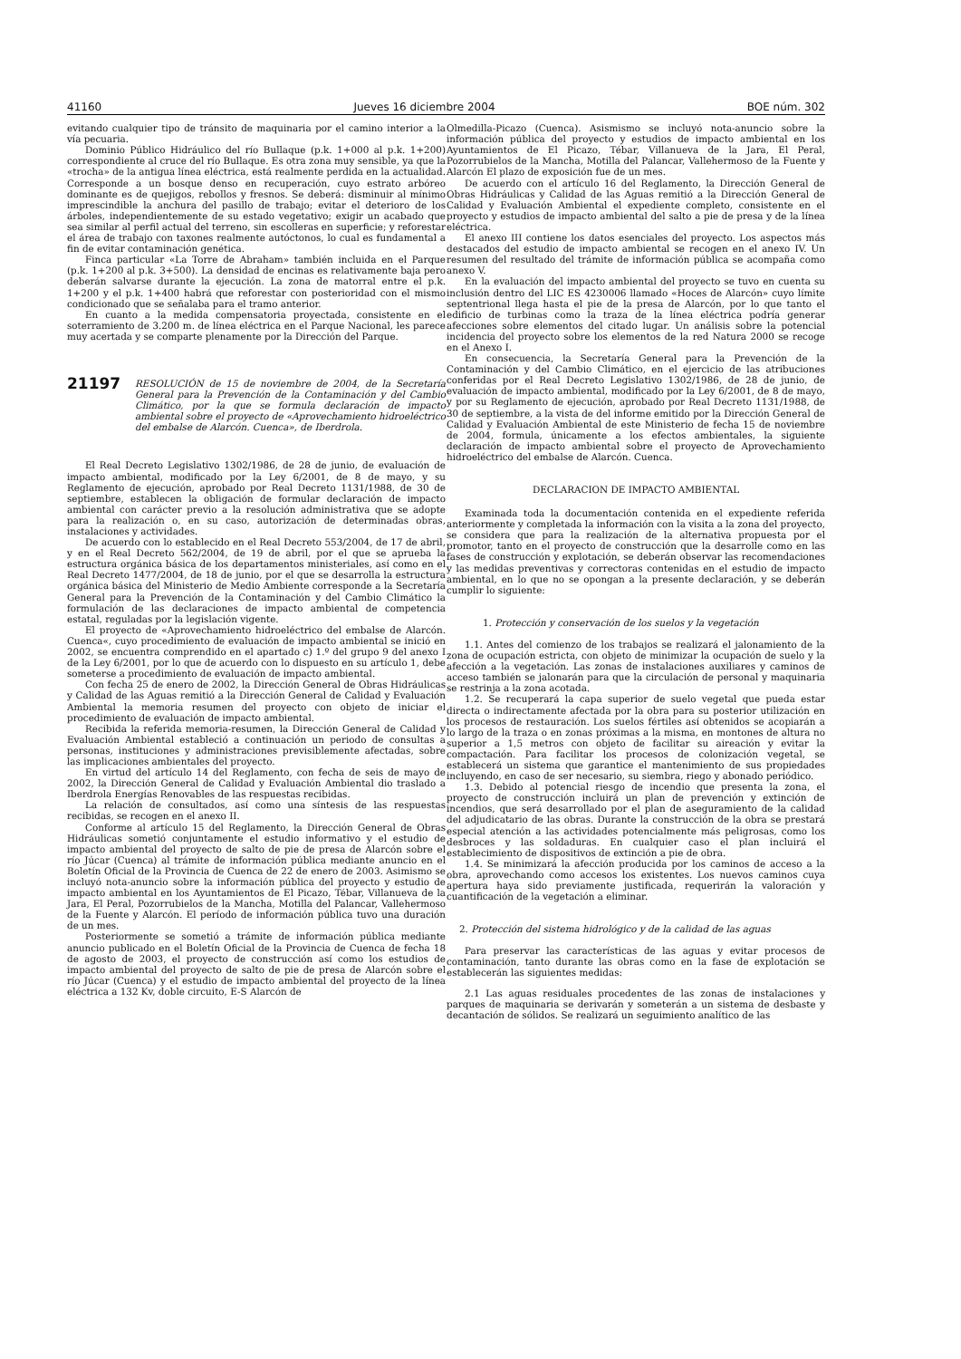41160 Jueves 16 diciembre 2004 BOE núm. 302
evitando cualquier tipo de tránsito de maquinaria por el camino interior a la vía pecuaria.
Dominio Público Hidráulico del río Bullaque (p.k. 1+000 al p.k. 1+200) correspondiente al cruce del río Bullaque. Es otra zona muy sensible, ya que la «trocha» de la antigua línea eléctrica, está realmente perdida en la actualidad. Corresponde a un bosque denso en recuperación, cuyo estrato arbóreo dominante es de quejigos, rebollos y fresnos. Se deberá: disminuir al mínimo imprescindible la anchura del pasillo de trabajo; evitar el deterioro de los árboles, independientemente de su estado vegetativo; exigir un acabado que sea similar al perfil actual del terreno, sin escolleras en superficie; y reforestar el área de trabajo con taxones realmente autóctonos, lo cual es fundamental a fin de evitar contaminación genética.
Finca particular «La Torre de Abraham» también incluida en el Parque (p.k. 1+200 al p.k. 3+500). La densidad de encinas es relativamente baja pero deberán salvarse durante la ejecución. La zona de matorral entre el p.k. 1+200 y el p.k. 1+400 habrá que reforestar con posterioridad con el mismo condicionado que se señalaba para el tramo anterior.
En cuanto a la medida compensatoria proyectada, consistente en el soterramiento de 3.200 m. de línea eléctrica en el Parque Nacional, les parece muy acertada y se comparte plenamente por la Dirección del Parque.
21197 RESOLUCIÓN de 15 de noviembre de 2004, de la Secretaría General para la Prevención de la Contaminación y del Cambio Climático, por la que se formula declaración de impacto ambiental sobre el proyecto de «Aprovechamiento hidroeléctrico del embalse de Alarcón. Cuenca», de Iberdrola.
El Real Decreto Legislativo 1302/1986, de 28 de junio, de evaluación de impacto ambiental, modificado por la Ley 6/2001, de 8 de mayo, y su Reglamento de ejecución, aprobado por Real Decreto 1131/1988, de 30 de septiembre, establecen la obligación de formular declaración de impacto ambiental con carácter previo a la resolución administrativa que se adopte para la realización o, en su caso, autorización de determinadas obras, instalaciones y actividades.
De acuerdo con lo establecido en el Real Decreto 553/2004, de 17 de abril, y en el Real Decreto 562/2004, de 19 de abril, por el que se aprueba la estructura orgánica básica de los departamentos ministeriales, así como en el Real Decreto 1477/2004, de 18 de junio, por el que se desarrolla la estructura orgánica básica del Ministerio de Medio Ambiente corresponde a la Secretaría General para la Prevención de la Contaminación y del Cambio Climático la formulación de las declaraciones de impacto ambiental de competencia estatal, reguladas por la legislación vigente.
El proyecto de «Aprovechamiento hidroeléctrico del embalse de Alarcón. Cuenca«, cuyo procedimiento de evaluación de impacto ambiental se inició en 2002, se encuentra comprendido en el apartado c) 1.º del grupo 9 del anexo I de la Ley 6/2001, por lo que de acuerdo con lo dispuesto en su artículo 1, debe someterse a procedimiento de evaluación de impacto ambiental.
Con fecha 25 de enero de 2002, la Dirección General de Obras Hidráulicas y Calidad de las Aguas remitió a la Dirección General de Calidad y Evaluación Ambiental la memoria resumen del proyecto con objeto de iniciar el procedimiento de evaluación de impacto ambiental.
Recibida la referida memoria-resumen, la Dirección General de Calidad y Evaluación Ambiental estableció a continuación un periodo de consultas a personas, instituciones y administraciones previsiblemente afectadas, sobre las implicaciones ambientales del proyecto.
En virtud del artículo 14 del Reglamento, con fecha de seis de mayo de 2002, la Dirección General de Calidad y Evaluación Ambiental dio traslado a Iberdrola Energías Renovables de las respuestas recibidas.
La relación de consultados, así como una síntesis de las respuestas recibidas, se recogen en el anexo II.
Conforme al artículo 15 del Reglamento, la Dirección General de Obras Hidráulicas sometió conjuntamente el estudio informativo y el estudio de impacto ambiental del proyecto de salto de pie de presa de Alarcón sobre el río Júcar (Cuenca) al trámite de información pública mediante anuncio en el Boletín Oficial de la Provincia de Cuenca de 22 de enero de 2003. Asimismo se incluyó nota-anuncio sobre la información pública del proyecto y estudio de impacto ambiental en los Ayuntamientos de El Picazo, Tébar, Villanueva de la Jara, El Peral, Pozorrubielos de la Mancha, Motilla del Palancar, Vallehermoso de la Fuente y Alarcón. El período de información pública tuvo una duración de un mes.
Posteriormente se sometió a trámite de información pública mediante anuncio publicado en el Boletín Oficial de la Provincia de Cuenca de fecha 18 de agosto de 2003, el proyecto de construcción así como los estudios de impacto ambiental del proyecto de salto de pie de presa de Alarcón sobre el río Júcar (Cuenca) y el estudio de impacto ambiental del proyecto de la línea eléctrica a 132 Kv, doble circuito, E-S Alarcón de
Olmedilla-Picazo (Cuenca). Asismismo se incluyó nota-anuncio sobre la información pública del proyecto y estudios de impacto ambiental en los Ayuntamientos de El Picazo, Tébar, Villanueva de la Jara, El Peral, Pozorrubielos de la Mancha, Motilla del Palancar, Vallehermoso de la Fuente y Alarcón El plazo de exposición fue de un mes.
De acuerdo con el artículo 16 del Reglamento, la Dirección General de Obras Hidráulicas y Calidad de las Aguas remitió a la Dirección General de Calidad y Evaluación Ambiental el expediente completo, consistente en el proyecto y estudios de impacto ambiental del salto a pie de presa y de la línea eléctrica.
El anexo III contiene los datos esenciales del proyecto. Los aspectos más destacados del estudio de impacto ambiental se recogen en el anexo IV. Un resumen del resultado del trámite de información pública se acompaña como anexo V.
En la evaluación del impacto ambiental del proyecto se tuvo en cuenta su inclusión dentro del LIC ES 4230006 llamado «Hoces de Alarcón» cuyo límite septentrional llega hasta el pie de la presa de Alarcón, por lo que tanto el edificio de turbinas como la traza de la línea eléctrica podría generar afecciones sobre elementos del citado lugar. Un análisis sobre la potencial incidencia del proyecto sobre los elementos de la red Natura 2000 se recoge en el Anexo I.
En consecuencia, la Secretaría General para la Prevención de la Contaminación y del Cambio Climático, en el ejercicio de las atribuciones conferidas por el Real Decreto Legislativo 1302/1986, de 28 de junio, de evaluación de impacto ambiental, modificado por la Ley 6/2001, de 8 de mayo, y por su Reglamento de ejecución, aprobado por Real Decreto 1131/1988, de 30 de septiembre, a la vista de del informe emitido por la Dirección General de Calidad y Evaluación Ambiental de este Ministerio de fecha 15 de noviembre de 2004, formula, únicamente a los efectos ambientales, la siguiente declaración de impacto ambiental sobre el proyecto de Aprovechamiento hidroeléctrico del embalse de Alarcón. Cuenca.
DECLARACION DE IMPACTO AMBIENTAL
Examinada toda la documentación contenida en el expediente referida anteriormente y completada la información con la visita a la zona del proyecto, se considera que para la realización de la alternativa propuesta por el promotor, tanto en el proyecto de construcción que la desarrolle como en las fases de construcción y explotación, se deberán observar las recomendaciones y las medidas preventivas y correctoras contenidas en el estudio de impacto ambiental, en lo que no se opongan a la presente declaración, y se deberán cumplir lo siguiente:
1. Protección y conservación de los suelos y la vegetación
1.1. Antes del comienzo de los trabajos se realizará el jalonamiento de la zona de ocupación estricta, con objeto de minimizar la ocupación de suelo y la afección a la vegetación. Las zonas de instalaciones auxiliares y caminos de acceso también se jalonarán para que la circulación de personal y maquinaria se restrinja a la zona acotada.
1.2. Se recuperará la capa superior de suelo vegetal que pueda estar directa o indirectamente afectada por la obra para su posterior utilización en los procesos de restauración. Los suelos fértiles así obtenidos se acopiarán a lo largo de la traza o en zonas próximas a la misma, en montones de altura no superior a 1,5 metros con objeto de facilitar su aireación y evitar la compactación. Para facilitar los procesos de colonización vegetal, se establecerá un sistema que garantice el mantenimiento de sus propiedades incluyendo, en caso de ser necesario, su siembra, riego y abonado periódico.
1.3. Debido al potencial riesgo de incendio que presenta la zona, el proyecto de construcción incluirá un plan de prevención y extinción de incendios, que será desarrollado por el plan de aseguramiento de la calidad del adjudicatario de las obras. Durante la construcción de la obra se prestará especial atención a las actividades potencialmente más peligrosas, como los desbroces y las soldaduras. En cualquier caso el plan incluirá el establecimiento de dispositivos de extinción a pie de obra.
1.4. Se minimizará la afección producida por los caminos de acceso a la obra, aprovechando como accesos los existentes. Los nuevos caminos cuya apertura haya sido previamente justificada, requerirán la valoración y cuantificación de la vegetación a eliminar.
2. Protección del sistema hidrológico y de la calidad de las aguas
Para preservar las características de las aguas y evitar procesos de contaminación, tanto durante las obras como en la fase de explotación se establecerán las siguientes medidas:
2.1 Las aguas residuales procedentes de las zonas de instalaciones y parques de maquinaria se derivarán y someterán a un sistema de desbaste y decantación de sólidos. Se realizará un seguimiento analítico de las